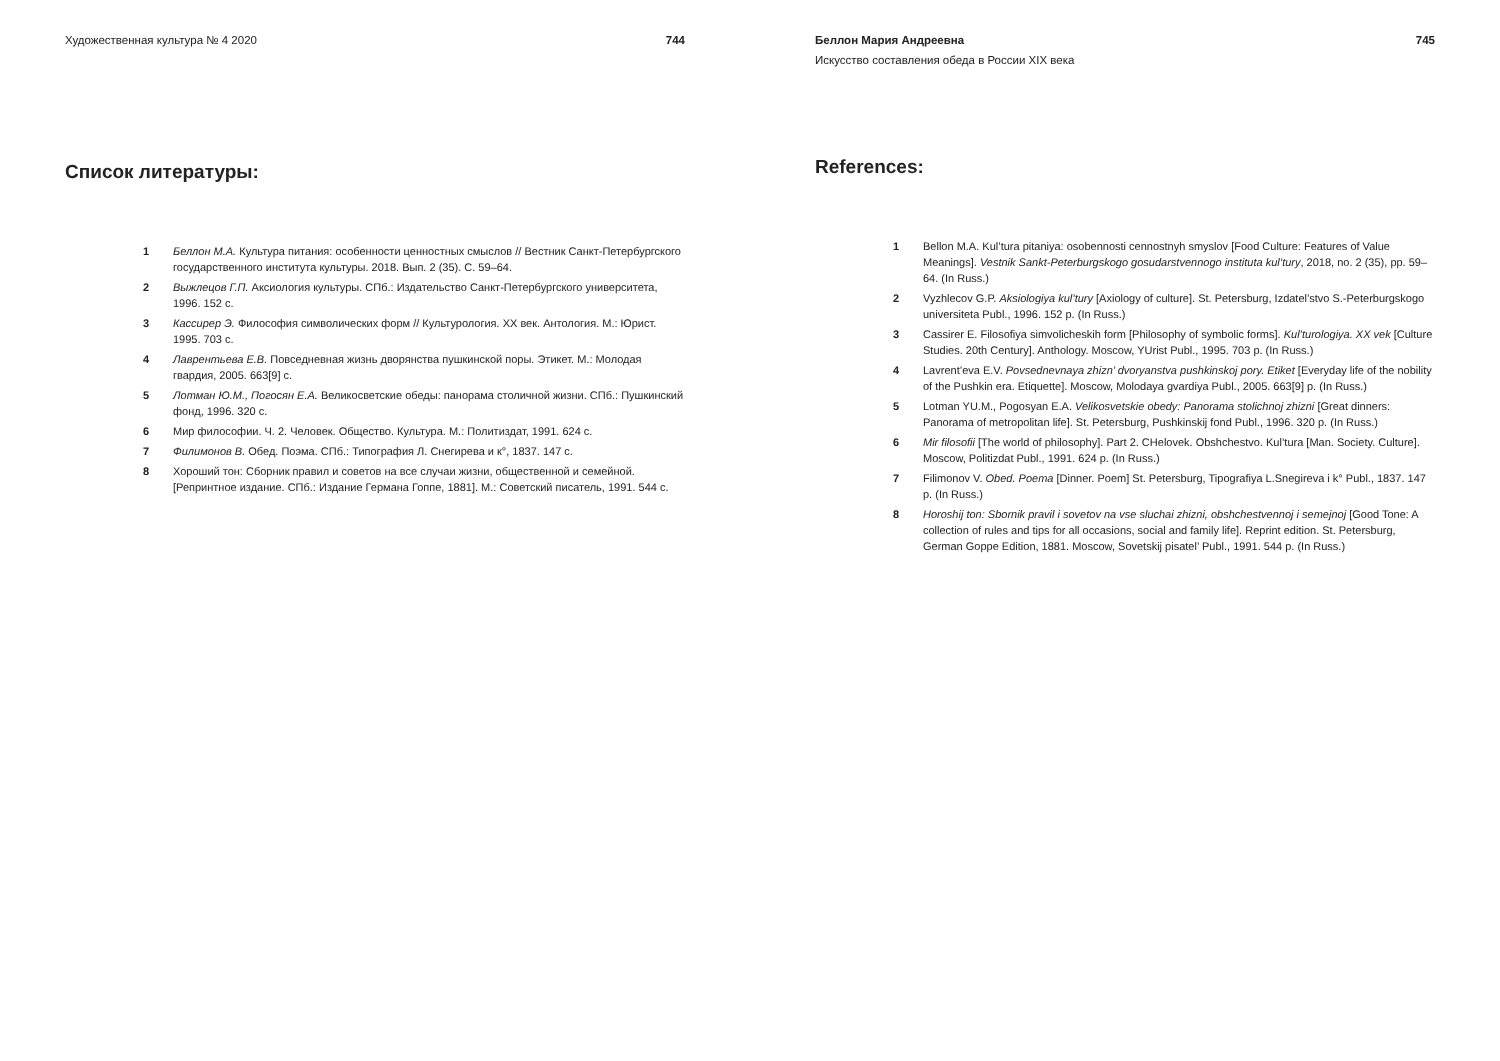Художественная культура № 4 2020 744
Список литературы:
1 Беллон М.А. Культура питания: особенности ценностных смыслов // Вестник Санкт-Петербургского государственного института культуры. 2018. Вып. 2 (35). С. 59–64.
2 Выжлецов Г.П. Аксиология культуры. СПб.: Издательство Санкт-Петербургского университета, 1996. 152 с.
3 Кассирер Э. Философия символических форм // Культурология. XX век. Антология. М.: Юрист. 1995. 703 с.
4 Лаврентьева Е.В. Повседневная жизнь дворянства пушкинской поры. Этикет. М.: Молодая гвардия, 2005. 663[9] с.
5 Лотман Ю.М., Погосян Е.А. Великосветские обеды: панорама столичной жизни. СПб.: Пушкинский фонд, 1996. 320 с.
6 Мир философии. Ч. 2. Человек. Общество. Культура. М.: Политиздат, 1991. 624 с.
7 Филимонов В. Обед. Поэма. СПб.: Типография Л. Снегирева и к°, 1837. 147 с.
8 Хороший тон: Сборник правил и советов на все случаи жизни, общественной и семейной. [Репринтное издание. СПб.: Издание Германа Гоппе, 1881]. М.: Советский писатель, 1991. 544 с.
Беллон Мария Андреевна 745
Искусство составления обеда в России XIX века
References:
1 Bellon M.A. Kul’tura pitaniya: osobennosti cennostnyh smyslov [Food Culture: Features of Value Meanings]. Vestnik Sankt-Peterburgskogo gosudarstvennogo instituta kul’tury, 2018, no. 2 (35), pp. 59–64. (In Russ.)
2 Vyzhlecov G.P. Aksiologiya kul’tury [Axiology of culture]. St. Petersburg, Izdatel’stvo S.-Peterburgskogo universiteta Publ., 1996. 152 p. (In Russ.)
3 Cassirer E. Filosofiya simvolicheskih form [Philosophy of symbolic forms]. Kul’turologiya. XX vek [Culture Studies. 20th Century]. Anthology. Moscow, YUrist Publ., 1995. 703 p. (In Russ.)
4 Lavrent’eva E.V. Povsednevnaya zhizn’ dvoryanstva pushkinskoj pory. Etiket [Everyday life of the nobility of the Pushkin era. Etiquette]. Moscow, Molodaya gvardiya Publ., 2005. 663[9] p. (In Russ.)
5 Lotman YU.M., Pogosyan E.A. Velikosvetskie obedy: Panorama stolichnoj zhizni [Great dinners: Panorama of metropolitan life]. St. Petersburg, Pushkinskij fond Publ., 1996. 320 p. (In Russ.)
6 Mir filosofii [The world of philosophy]. Part 2. CHelovek. Obshchestvo. Kul’tura [Man. Society. Culture]. Moscow, Politizdat Publ., 1991. 624 p. (In Russ.)
7 Filimonov V. Obed. Poema [Dinner. Poem] St. Petersburg, Tipografiya L.Snegireva i k° Publ., 1837. 147 p. (In Russ.)
8 Horoshij ton: Sbornik pravil i sovetov na vse sluchai zhizni, obshchestvennoj i semejnoj [Good Tone: A collection of rules and tips for all occasions, social and family life]. Reprint edition. St. Petersburg, German Goppe Edition, 1881. Moscow, Sovetskij pisatel’ Publ., 1991. 544 p. (In Russ.)